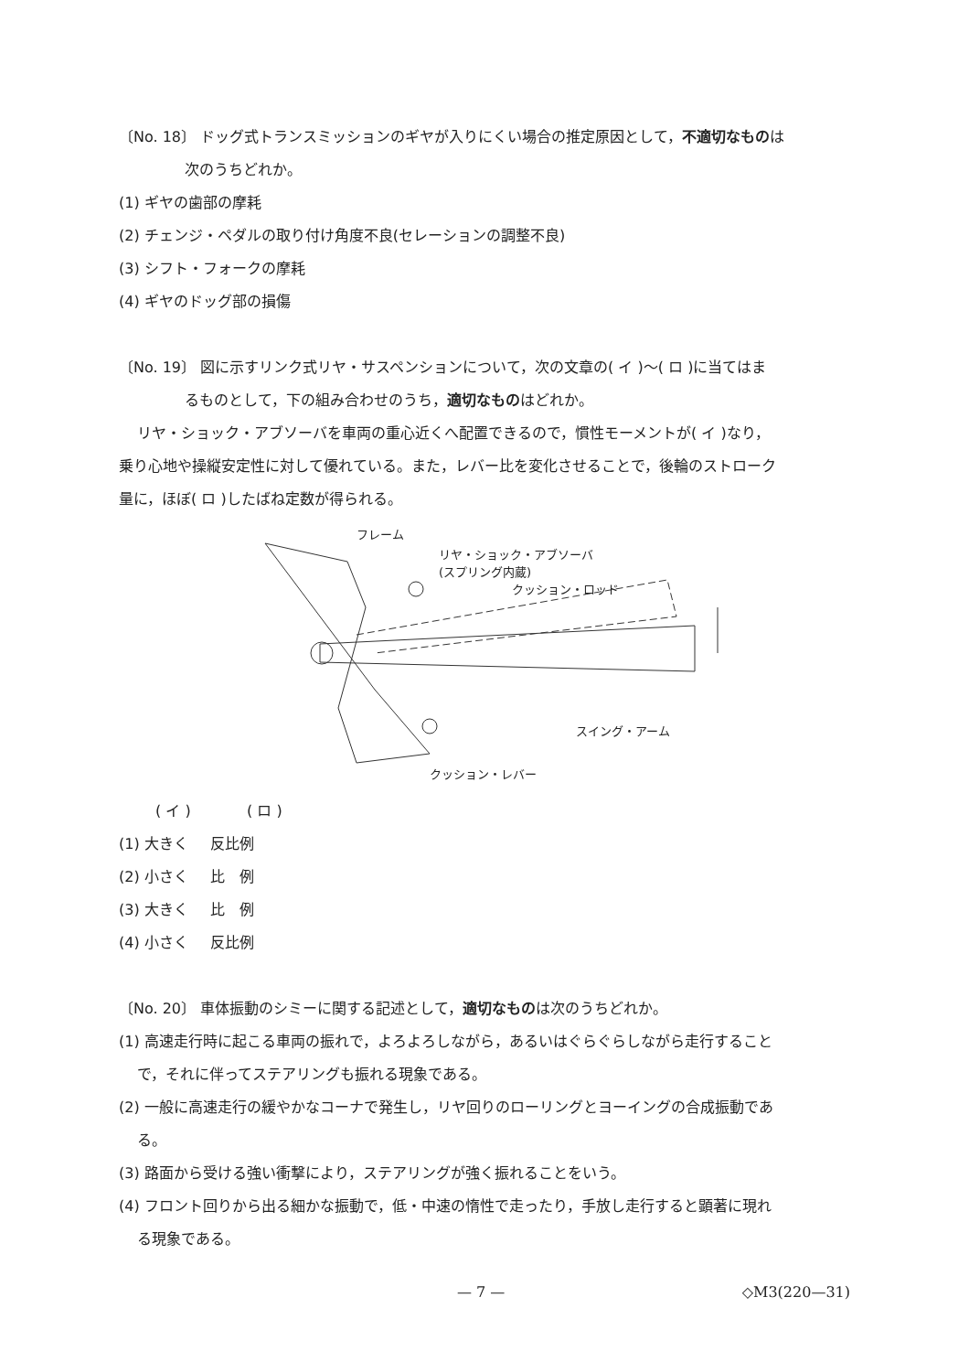〔No. 18〕 ドッグ式トランスミッションのギヤが入りにくい場合の推定原因として，不適切なものは
次のうちどれか。
(1) ギヤの歯部の摩耗
(2) チェンジ・ペダルの取り付け角度不良(セレーションの調整不良)
(3) シフト・フォークの摩耗
(4) ギヤのドッグ部の損傷
〔No. 19〕 図に示すリンク式リヤ・サスペンションについて，次の文章の( イ )～( ロ )に当てはま
るものとして，下の組み合わせのうち，適切なものはどれか。
リヤ・ショック・アブソーバを車両の重心近くへ配置できるので，慣性モーメントが( イ )なり，
乗り心地や操縦安定性に対して優れている。また，レバー比を変化させることで，後輪のストローク
量に，ほぼ( ロ )したばね定数が得られる。
フレーム
リヤ・ショック・アブソーバ
(スプリング内蔵)
クッション・ロッド
スイング・アーム
クッション・レバー
( イ ) ( ロ )
(1) 大きく 反比例
(2) 小さく 比　例
(3) 大きく 比　例
(4) 小さく 反比例
〔No. 20〕 車体振動のシミーに関する記述として，適切なものは次のうちどれか。
(1) 高速走行時に起こる車両の振れで，よろよろしながら，あるいはぐらぐらしながら走行すること
で，それに伴ってステアリングも振れる現象である。
(2) 一般に高速走行の緩やかなコーナで発生し，リヤ回りのローリングとヨーイングの合成振動であ
る。
(3) 路面から受ける強い衝撃により，ステアリングが強く振れることをいう。
(4) フロント回りから出る細かな振動で，低・中速の惰性で走ったり，手放し走行すると顕著に現れ
る現象である。
— 7 — ◇M3(220—31)